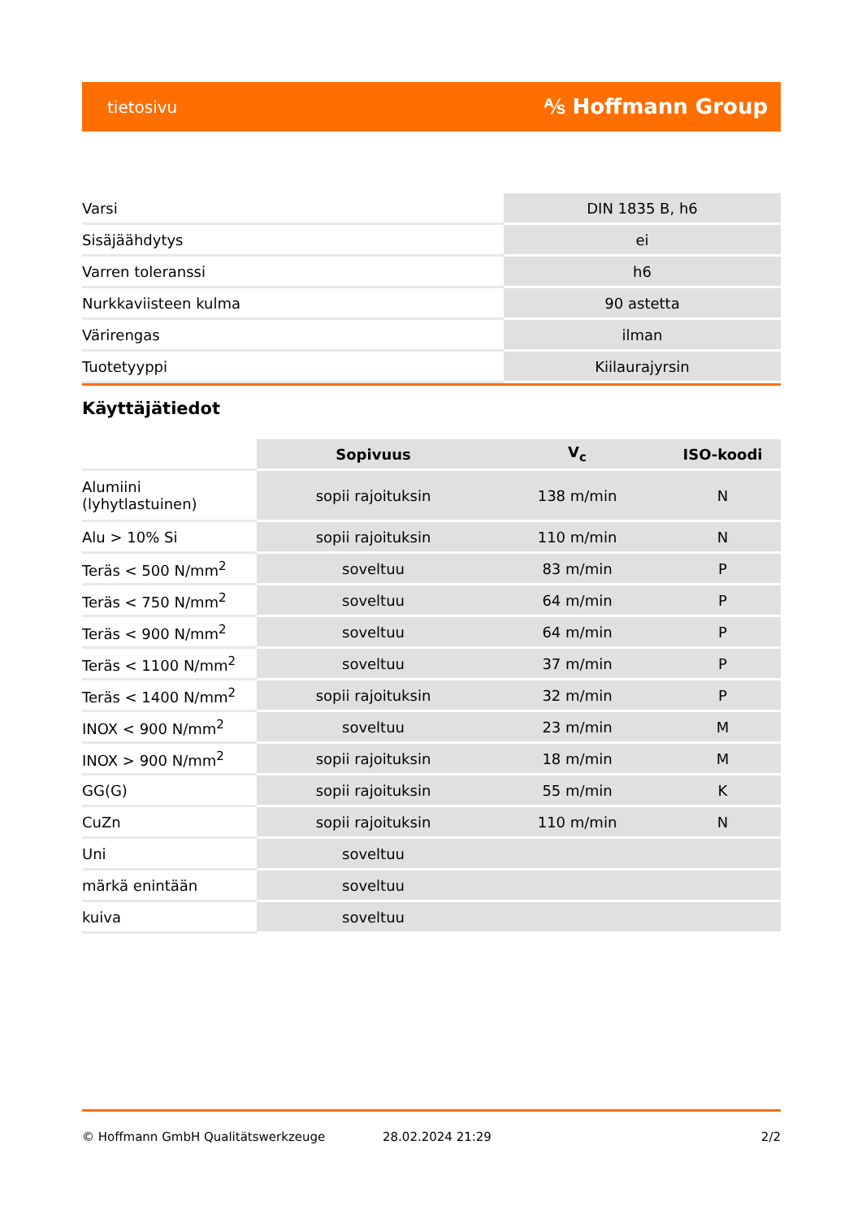tietosivu ⅍ Hoffmann Group
| Varsi | DIN 1835 B, h6 |
| Sisäjäähdytys | ei |
| Varren toleranssi | h6 |
| Nurkkaviisteen kulma | 90 astetta |
| Värirengas | ilman |
| Tuotetyyppi | Kiilaurajyrsin |
Käyttäjätiedot
| | Sopivuus | V<sub>c</sub> | ISO-koodi |
| --- | --- | --- | --- |
| Alumiini (lyhytlastuinen) | sopii rajoituksin | 138 m/min | N |
| Alu > 10% Si | sopii rajoituksin | 110 m/min | N |
| Teräs < 500 N/mm<sup>2</sup> | soveltuu | 83 m/min | P |
| Teräs < 750 N/mm<sup>2</sup> | soveltuu | 64 m/min | P |
| Teräs < 900 N/mm<sup>2</sup> | soveltuu | 64 m/min | P |
| Teräs < 1100 N/mm<sup>2</sup> | soveltuu | 37 m/min | P |
| Teräs < 1400 N/mm<sup>2</sup> | sopii rajoituksin | 32 m/min | P |
| INOX < 900 N/mm<sup>2</sup> | soveltuu | 23 m/min | M |
| INOX > 900 N/mm<sup>2</sup> | sopii rajoituksin | 18 m/min | M |
| GG(G) | sopii rajoituksin | 55 m/min | K |
| CuZn | sopii rajoituksin | 110 m/min | N |
| Uni | soveltuu | | |
| märkä enintään | soveltuu | | |
| kuiva | soveltuu | | |
© Hoffmann GmbH Qualitätswerkzeuge 28.02.2024 21:29 2/2